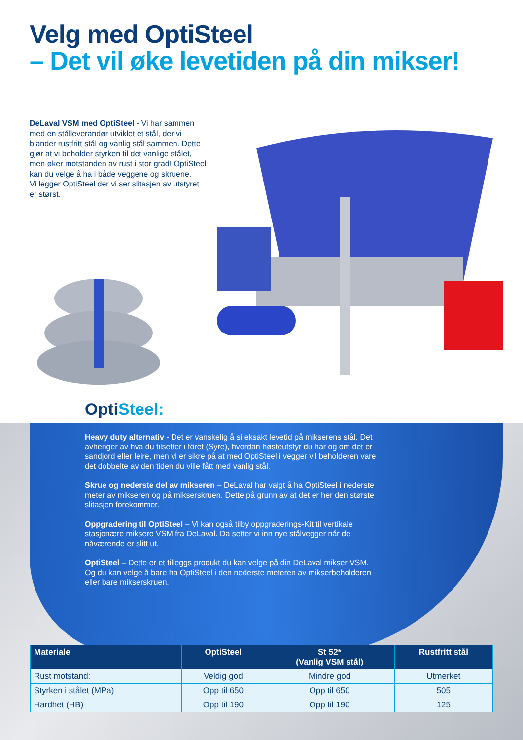Velg med OptiSteel
– Det vil øke levetiden på din mikser!
DeLaval VSM med OptiSteel - Vi har sammen med en stålleverandør utviklet et stål, der vi blander rustfritt stål og vanlig stål sammen. Dette gjør at vi beholder styrken til det vanlige stålet, men øker motstanden av rust i stor grad! OptiSteel kan du velge å ha i både veggene og skruene.
Vi legger OptiSteel der vi ser slitasjen av utstyret er størst.
OptiSteel:
Heavy duty alternativ - Det er vanskelig å si eksakt levetid på mikserens stål. Det avhenger av hva du tilsetter i fôret (Syre), hvordan høsteutstyr du har og om det er sandjord eller leire, men vi er sikre på at med OptiSteel i vegger vil beholderen vare det dobbelte av den tiden du ville fått med vanlig stål.
Skrue og nederste del av mikseren – DeLaval har valgt å ha OptiSteel i nederste meter av mikseren og på mikserskruen. Dette på grunn av at det er her den største slitasjen forekommer.
Oppgradering til OptiSteel – Vi kan også tilby oppgraderings-Kit til vertikale stasjonære miksere VSM fra DeLaval. Da setter vi inn nye stålvegger når de nåværende er slitt ut.
OptiSteel – Dette er et tilleggs produkt du kan velge på din DeLaval mikser VSM. Og du kan velge å bare ha OptiSteel i den nederste meteren av mikserbeholderen eller bare mikserskruen.
| Materiale | OptiSteel | St 52* (Vanlig VSM stål) | Rustfritt stål |
| --- | --- | --- | --- |
| Rust motstand: | Veldig god | Mindre god | Utmerket |
| Styrken i stålet (MPa) | Opp til 650 | Opp til 650 | 505 |
| Hardhet (HB) | Opp til 190 | Opp til 190 | 125 |